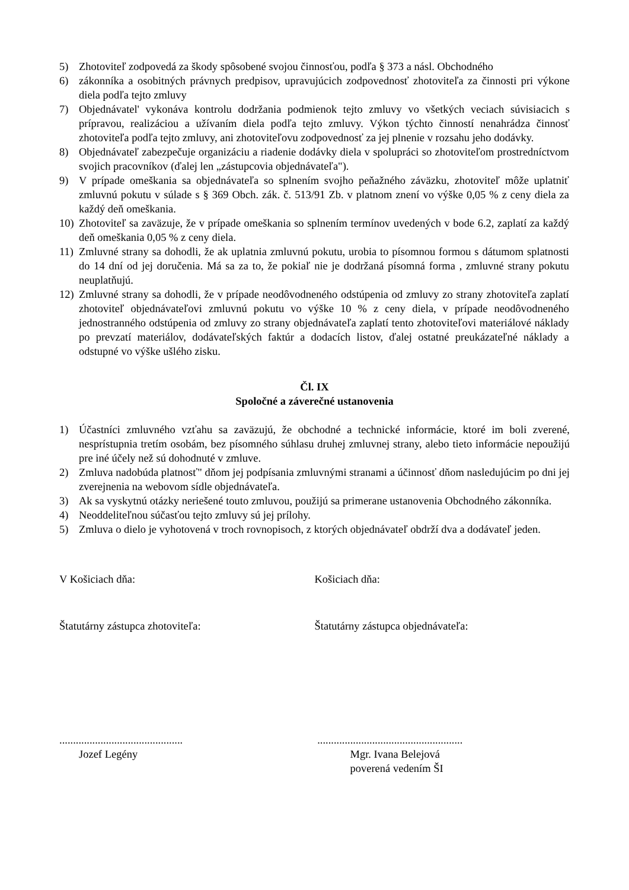5) Zhotoviteľ zodpovedá za škody spôsobené svojou činnosťou, podľa § 373 a násl. Obchodného
6) zákonníka a osobitných právnych predpisov, upravujúcich zodpovednosť zhotoviteľa za činnosti pri výkone diela podľa tejto zmluvy
7) Objednávatel' vykonáva kontrolu dodržania podmienok tejto zmluvy vo všetkých veciach súvisiacich s prípravou, realizáciou a užívaním diela podľa tejto zmluvy. Výkon týchto činností nenahrádza činnosť zhotoviteľa podľa tejto zmluvy, ani zhotoviteľovu zodpovednosť za jej plnenie v rozsahu jeho dodávky.
8) Objednávateľ zabezpečuje organizáciu a riadenie dodávky diela v spolupráci so zhotoviteľom prostredníctvom svojich pracovníkov (ďalej len „zástupcovia objednávateľa").
9) V prípade omeškania sa objednávateľa so splnením svojho peňažného záväzku, zhotoviteľ môže uplatniť zmluvnú pokutu v súlade s § 369 Obch. zák. č. 513/91 Zb. v platnom znení vo výške 0,05 % z ceny diela za každý deň omeškania.
10)
Zhotoviteľ sa zaväzuje, že v prípade omeškania so splnením termínov uvedených v bode 6.2, zaplatí za každý deň omeškania 0,05 % z ceny diela.
11)
Zmluvné strany sa dohodli, že ak uplatnia zmluvnú pokutu, urobia to písomnou formou s dátumom splatnosti do 14 dní od jej doručenia. Má sa za to, že pokiaľ nie je dodržaná písomná forma , zmluvné strany pokutu neuplatňujú.
12)
Zmluvné strany sa dohodli, že v prípade neodôvodneného odstúpenia od zmluvy zo strany zhotoviteľa zaplatí zhotoviteľ objednávateľovi zmluvnú pokutu vo výške 10 % z ceny diela, v prípade neodôvodneného jednostranného odstúpenia od zmluvy zo strany objednávateľa zaplatí tento zhotoviteľovi materiálové náklady po prevzatí materiálov, dodávateľských faktúr a dodacích listov, ďalej ostatné preukázateľné náklady a odstupné vo výške ušlého zisku.
Čl. IX
Spoločné a záverečné ustanovenia
1) Účastníci zmluvného vzťahu sa zaväzujú, že obchodné a technické informácie, ktoré im boli zverené, nesprístupnia tretím osobám, bez písomného súhlasu druhej zmluvnej strany, alebo tieto informácie nepoužijú pre iné účely než sú dohodnuté v zmluve.
2) Zmluva nadobúda platnosť" dňom jej podpísania zmluvnými stranami a účinnosť dňom nasledujúcim po dni jej zverejnenia na webovom sídle objednávateľa.
3) Ak sa vyskytnú otázky neriešené touto zmluvou, použijú sa primerane ustanovenia Obchodného zákonníka.
4) Neoddeliteľnou súčasťou tejto zmluvy sú jej prílohy.
5) Zmluva o dielo je vyhotovená v troch rovnopisoch, z ktorých objednávateľ obdrží dva a dodávateľ jeden.
V Košiciach dňa: Košiciach dňa:
Štatutárny zástupca zhotoviteľa: Štatutárny zástupca objednávateľa:
.............................................
Jozef Legény
.....................................................
Mgr. Ivana Belejová
poverená vedením ŠI